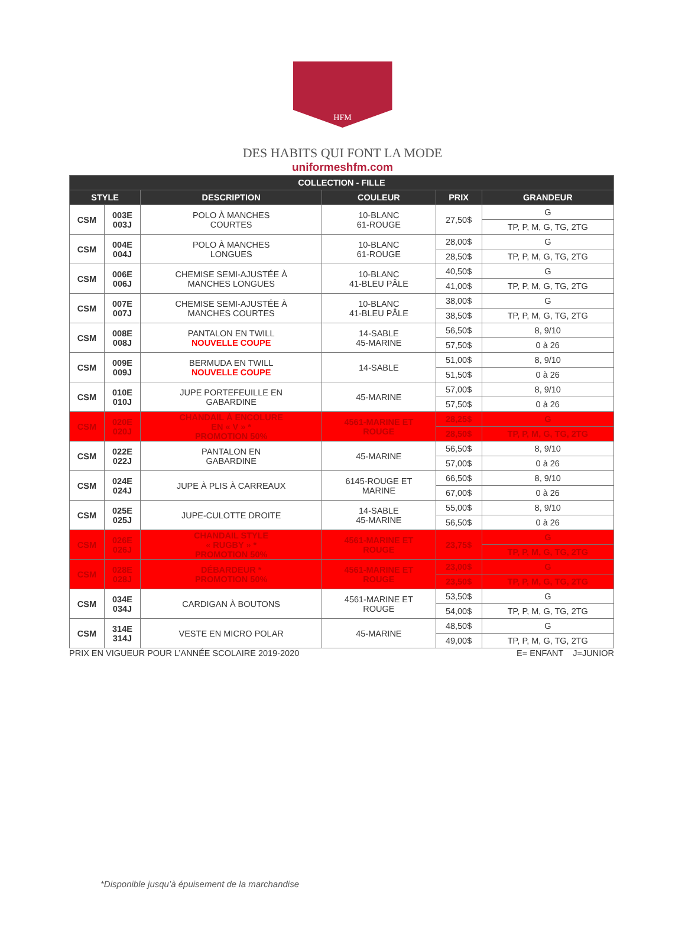HFM
DES HABITS QUI FONT LA MODE
uniformeshfm.com
| COLLECTION - FILLE | | | | | |
| --- | --- | --- | --- | --- | --- |
| STYLE | | DESCRIPTION | COULEUR | PRIX | GRANDEUR |
| CSM | 003E 003J | POLO À MANCHES COURTES | 10-BLANC 61-ROUGE | 27,50$ | G |
| | | | | | TP, P, M, G, TG, 2TG |
| CSM | 004E 004J | POLO À MANCHES LONGUES | 10-BLANC 61-ROUGE | 28,00$ | G |
| | | | | 28,50$ | TP, P, M, G, TG, 2TG |
| CSM | 006E 006J | CHEMISE SEMI-AJUSTÉE À MANCHES LONGUES | 10-BLANC 41-BLEU PÂLE | 40,50$ | G |
| | | | | 41,00$ | TP, P, M, G, TG, 2TG |
| CSM | 007E 007J | CHEMISE SEMI-AJUSTÉE À MANCHES COURTES | 10-BLANC 41-BLEU PÂLE | 38,00$ | G |
| | | | | 38,50$ | TP, P, M, G, TG, 2TG |
| CSM | 008E 008J | PANTALON EN TWILL NOUVELLE COUPE | 14-SABLE 45-MARINE | 56,50$ | 8, 9/10 |
| | | | | 57,50$ | 0 à 26 |
| CSM | 009E 009J | BERMUDA EN TWILL NOUVELLE COUPE | 14-SABLE | 51,00$ | 8, 9/10 |
| | | | | 51,50$ | 0 à 26 |
| CSM | 010E 010J | JUPE PORTEFEUILLE EN GABARDINE | 45-MARINE | 57,00$ | 8, 9/10 |
| | | | | 57,50$ | 0 à 26 |
| CSM | 020E 020J | CHANDAIL À ENCOLURE EN « V » * PROMOTION 50% | 4561-MARINE ET ROUGE | 28,25$ | G |
| | | | | 28,50$ | TP, P, M, G, TG, 2TG |
| CSM | 022E 022J | PANTALON EN GABARDINE | 45-MARINE | 56,50$ | 8, 9/10 |
| | | | | 57,00$ | 0 à 26 |
| CSM | 024E 024J | JUPE À PLIS À CARREAUX | 6145-ROUGE ET MARINE | 66,50$ | 8, 9/10 |
| | | | | 67,00$ | 0 à 26 |
| CSM | 025E 025J | JUPE-CULOTTE DROITE | 14-SABLE 45-MARINE | 55,00$ | 8, 9/10 |
| | | | | 56,50$ | 0 à 26 |
| CSM | 026E 026J | CHANDAIL STYLE « RUGBY » * PROMOTION 50% | 4561-MARINE ET ROUGE | 23,75$ | G |
| | | | | | TP, P, M, G, TG, 2TG |
| CSM | 028E 028J | DÉBARDEUR * PROMOTION 50% | 4561-MARINE ET ROUGE | 23,00$ | G |
| | | | | 23,50$ | TP, P, M, G, TG, 2TG |
| CSM | 034E 034J | CARDIGAN À BOUTONS | 4561-MARINE ET ROUGE | 53,50$ | G |
| | | | | 54,00$ | TP, P, M, G, TG, 2TG |
| CSM | 314E 314J | VESTE EN MICRO POLAR | 45-MARINE | 48,50$ | G |
| | | | | 49,00$ | TP, P, M, G, TG, 2TG |
PRIX EN VIGUEUR POUR L’ANNÉE SCOLAIRE 2019-2020 E= ENFANT J=JUNIOR
*Disponible jusqu’à épuisement de la marchandise